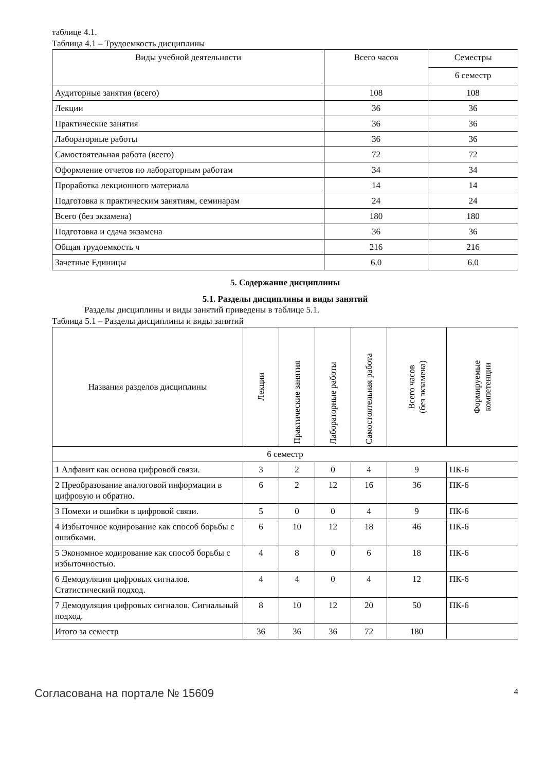таблице 4.1.
Таблица 4.1 – Трудоемкость дисциплины
| Виды учебной деятельности | Всего часов | Семестры |
| --- | --- | --- |
| | | 6 семестр |
| Аудиторные занятия (всего) | 108 | 108 |
| Лекции | 36 | 36 |
| Практические занятия | 36 | 36 |
| Лабораторные работы | 36 | 36 |
| Самостоятельная работа (всего) | 72 | 72 |
| Оформление отчетов по лабораторным работам | 34 | 34 |
| Проработка лекционного материала | 14 | 14 |
| Подготовка к практическим занятиям, семинарам | 24 | 24 |
| Всего (без экзамена) | 180 | 180 |
| Подготовка и сдача экзамена | 36 | 36 |
| Общая трудоемкость ч | 216 | 216 |
| Зачетные Единицы | 6.0 | 6.0 |
5. Содержание дисциплины
5.1. Разделы дисциплины и виды занятий
Разделы дисциплины и виды занятий приведены в таблице 5.1.
Таблица 5.1 – Разделы дисциплины и виды занятий
| Названия разделов дисциплины | Лекции | Практические занятия | Лабораторные работы | Самостоятельная работа | Всего часов (без экзамена) | Формируемые компетенции |
| --- | --- | --- | --- | --- | --- | --- |
| 6 семестр | | | | | | |
| 1 Алфавит как основа цифровой связи. | 3 | 2 | 0 | 4 | 9 | ПК-6 |
| 2 Преобразование аналоговой информации в цифровую и обратно. | 6 | 2 | 12 | 16 | 36 | ПК-6 |
| 3 Помехи и ошибки в цифровой связи. | 5 | 0 | 0 | 4 | 9 | ПК-6 |
| 4 Избыточное кодирование как способ борьбы с ошибками. | 6 | 10 | 12 | 18 | 46 | ПК-6 |
| 5 Экономное кодирование как способ борьбы с избыточностью. | 4 | 8 | 0 | 6 | 18 | ПК-6 |
| 6 Демодуляция цифровых сигналов. Статистический подход. | 4 | 4 | 0 | 4 | 12 | ПК-6 |
| 7 Демодуляция цифровых сигналов. Сигнальный подход. | 8 | 10 | 12 | 20 | 50 | ПК-6 |
| Итого за семестр | 36 | 36 | 36 | 72 | 180 | |
Согласована на портале № 15609 4